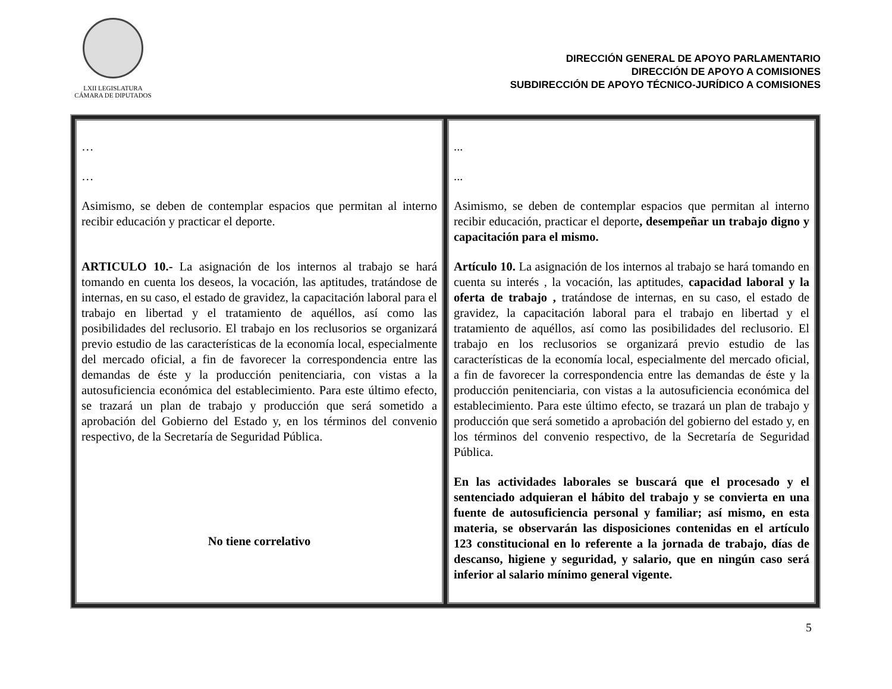LXII LEGISLATURA
CÁMARA DE DIPUTADOS
DIRECCIÓN GENERAL DE APOYO PARLAMENTARIO
DIRECCIÓN DE APOYO A COMISIONES
SUBDIRECCIÓN DE APOYO TÉCNICO-JURÍDICO A COMISIONES
| … … Asimismo, se deben de contemplar espacios que permitan al interno recibir educación y practicar el deporte. ARTICULO 10.- La asignación de los internos al trabajo se hará tomando en cuenta los deseos, la vocación, las aptitudes, tratándose de internas, en su caso, el estado de gravidez, la capacitación laboral para el trabajo en libertad y el tratamiento de aquéllos, así como las posibilidades del reclusorio. El trabajo en los reclusorios se organizará previo estudio de las características de la economía local, especialmente del mercado oficial, a fin de favorecer la correspondencia entre las demandas de éste y la producción penitenciaria, con vistas a la autosuficiencia económica del establecimiento. Para este último efecto, se trazará un plan de trabajo y producción que será sometido a aprobación del Gobierno del Estado y, en los términos del convenio respectivo, de la Secretaría de Seguridad Pública. No tiene correlativo | ... ... Asimismo, se deben de contemplar espacios que permitan al interno recibir educación, practicar el deporte , desempeñar un trabajo digno y capacitación para el mismo. Artículo 10. La asignación de los internos al trabajo se hará tomando en cuenta su interés , la vocación, las aptitudes, capacidad laboral y la oferta de trabajo , tratándose de internas, en su caso, el estado de gravidez, la capacitación laboral para el trabajo en libertad y el tratamiento de aquéllos, así como las posibilidades del reclusorio. El trabajo en los reclusorios se organizará previo estudio de las características de la economía local, especialmente del mercado oficial, a fin de favorecer la correspondencia entre las demandas de éste y la producción penitenciaria, con vistas a la autosuficiencia económica del establecimiento. Para este último efecto, se trazará un plan de trabajo y producción que será sometido a aprobación del gobierno del estado y, en los términos del convenio respectivo, de la Secretaría de Seguridad Pública. En las actividades laborales se buscará que el procesado y el sentenciado adquieran el hábito del trabajo y se convierta en una fuente de autosuficiencia personal y familiar; así mismo, en esta materia, se observarán las disposiciones contenidas en el artículo 123 constitucional en lo referente a la jornada de trabajo, días de descanso, higiene y seguridad, y salario, que en ningún caso será inferior al salario mínimo general vigente. |
5